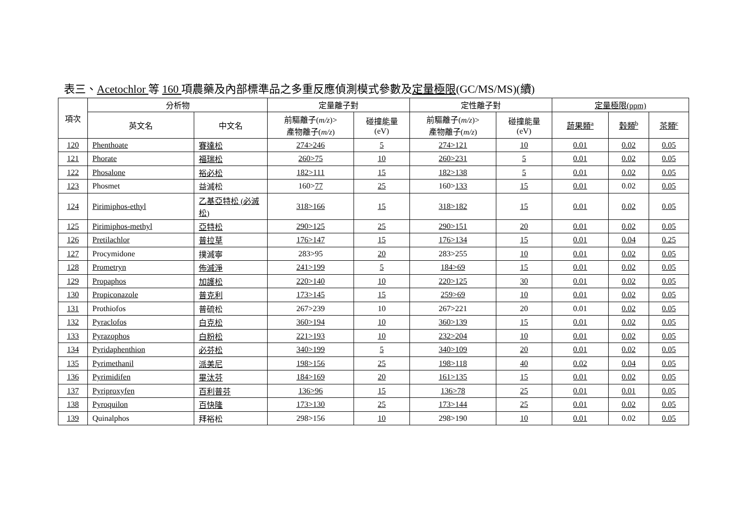表三、Acetochlor 等 160 項農藥及內部標準品之多重反應偵測模式參數及定量極限(GC/MS/MS)(續)
| 項次 | 分析物 | | 定量離子對 | | 定性離子對 | | 定量極限(ppm) | | |
| --- | --- | --- | --- | --- | --- | --- | --- | --- | --- |
| | 英文名 | 中文名 | 前驅離子( m/z )> 產物離子( m/z ) | 碰撞能量 (eV) | 前驅離子( m/z )> 產物離子( m/z ) | 碰撞能量 (eV) | 蔬果類<sup>a</sup> | 穀類<sup>b</sup> | 茶類<sup>c</sup> |
| 120 | Phenthoate | 賽達松 | 274>246 | 5 | 274>121 | 10 | 0.01 | 0.02 | 0.05 |
| 121 | Phorate | 福瑞松 | 260>75 | 10 | 260>231 | 5 | 0.01 | 0.02 | 0.05 |
| 122 | Phosalone | 裕必松 | 182>111 | 15 | 182>138 | 5 | 0.01 | 0.02 | 0.05 |
| 123 | Phosmet | 益滅松 | 160> 77 | 25 | 160> 133 | 15 | 0.01 | 0.02 | 0.05 |
| 124 | Pirimiphos-ethyl | 乙基亞特松 (必滅松) | 318>166 | 15 | 318>182 | 15 | 0.01 | 0.02 | 0.05 |
| 125 | Pirimiphos-methyl | 亞特松 | 290>125 | 25 | 290>151 | 20 | 0.01 | 0.02 | 0.05 |
| 126 | Pretilachlor | 普拉草 | 176>147 | 15 | 176>134 | 15 | 0.01 | 0.04 | 0.25 |
| 127 | Procymidone | 撲滅寧 | 283>95 | 20 | 283>255 | 10 | 0.01 | 0.02 | 0.05 |
| 128 | Prometryn | 佈滅淨 | 241>199 | 5 | 184>69 | 15 | 0.01 | 0.02 | 0.05 |
| 129 | Propaphos | 加護松 | 220>140 | 10 | 220>125 | 30 | 0.01 | 0.02 | 0.05 |
| 130 | Propiconazole | 普克利 | 173>145 | 15 | 259>69 | 10 | 0.01 | 0.02 | 0.05 |
| 131 | Prothiofos | 普硫松 | 267>239 | 10 | 267>221 | 20 | 0.01 | 0.02 | 0.05 |
| 132 | Pyraclofos | 白克松 | 360>194 | 10 | 360>139 | 15 | 0.01 | 0.02 | 0.05 |
| 133 | Pyrazophos | 白粉松 | 221>193 | 10 | 232>204 | 10 | 0.01 | 0.02 | 0.05 |
| 134 | Pyridaphenthion | 必芬松 | 340>199 | 5 | 340>109 | 20 | 0.01 | 0.02 | 0.05 |
| 135 | Pyrimethanil | 派美尼 | 198>156 | 25 | 198>118 | 40 | 0.02 | 0.04 | 0.05 |
| 136 | Pyrimidifen | 畢汰芬 | 184>169 | 20 | 161>135 | 15 | 0.01 | 0.02 | 0.05 |
| 137 | Pyriproxyfen | 百利普芬 | 136>96 | 15 | 136>78 | 25 | 0.01 | 0.01 | 0.05 |
| 138 | Pyroquilon | 百快隆 | 173>130 | 25 | 173>144 | 25 | 0.01 | 0.02 | 0.05 |
| 139 | Quinalphos | 拜裕松 | 298>156 | 10 | 298>190 | 10 | 0.01 | 0.02 | 0.05 |